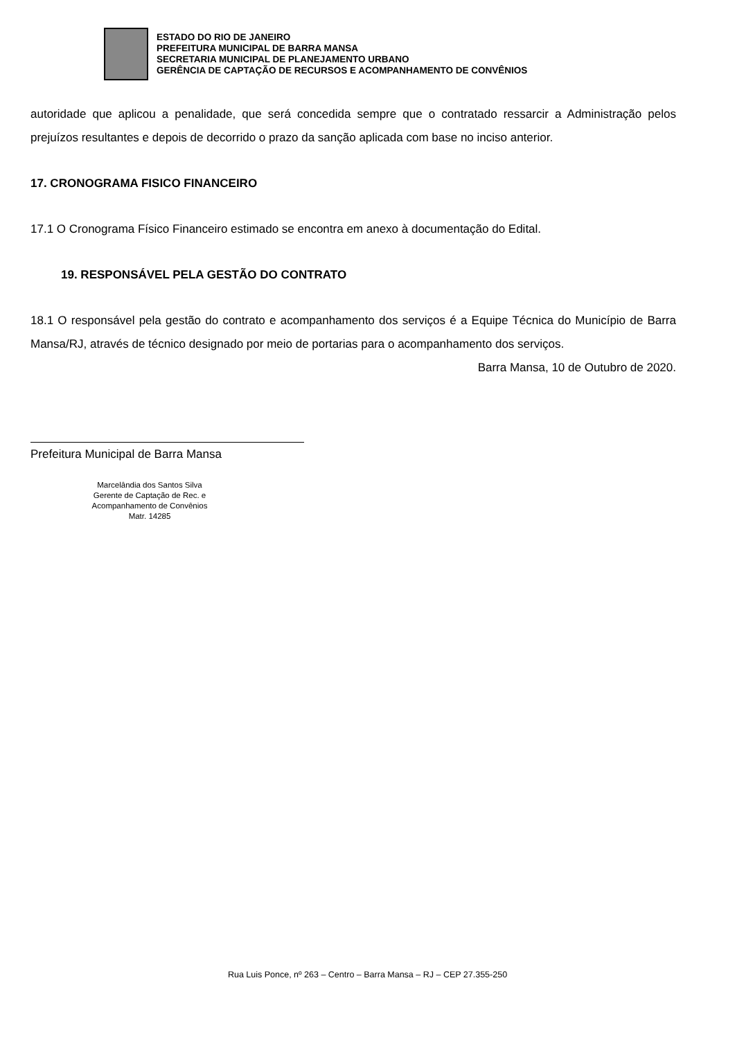ESTADO DO RIO DE JANEIRO
PREFEITURA MUNICIPAL DE BARRA MANSA
SECRETARIA MUNICIPAL DE PLANEJAMENTO URBANO
GERÊNCIA DE CAPTAÇÃO DE RECURSOS E ACOMPANHAMENTO DE CONVÊNIOS
autoridade que aplicou a penalidade, que será concedida sempre que o contratado ressarcir a Administração pelos prejuízos resultantes e depois de decorrido o prazo da sanção aplicada com base no inciso anterior.
17. CRONOGRAMA FISICO FINANCEIRO
17.1 O Cronograma Físico Financeiro estimado se encontra em anexo à documentação do Edital.
19. RESPONSÁVEL PELA GESTÃO DO CONTRATO
18.1 O responsável pela gestão do contrato e acompanhamento dos serviços é a Equipe Técnica do Município de Barra Mansa/RJ, através de técnico designado por meio de portarias para o acompanhamento dos serviços.
Barra Mansa, 10 de Outubro de 2020.
Prefeitura Municipal de Barra Mansa
Marcelândia dos Santos Silva
Gerente de Captação de Rec. e
Acompanhamento de Convênios
Matr. 14285
Rua Luis Ponce, nº 263 – Centro – Barra Mansa – RJ – CEP 27.355-250